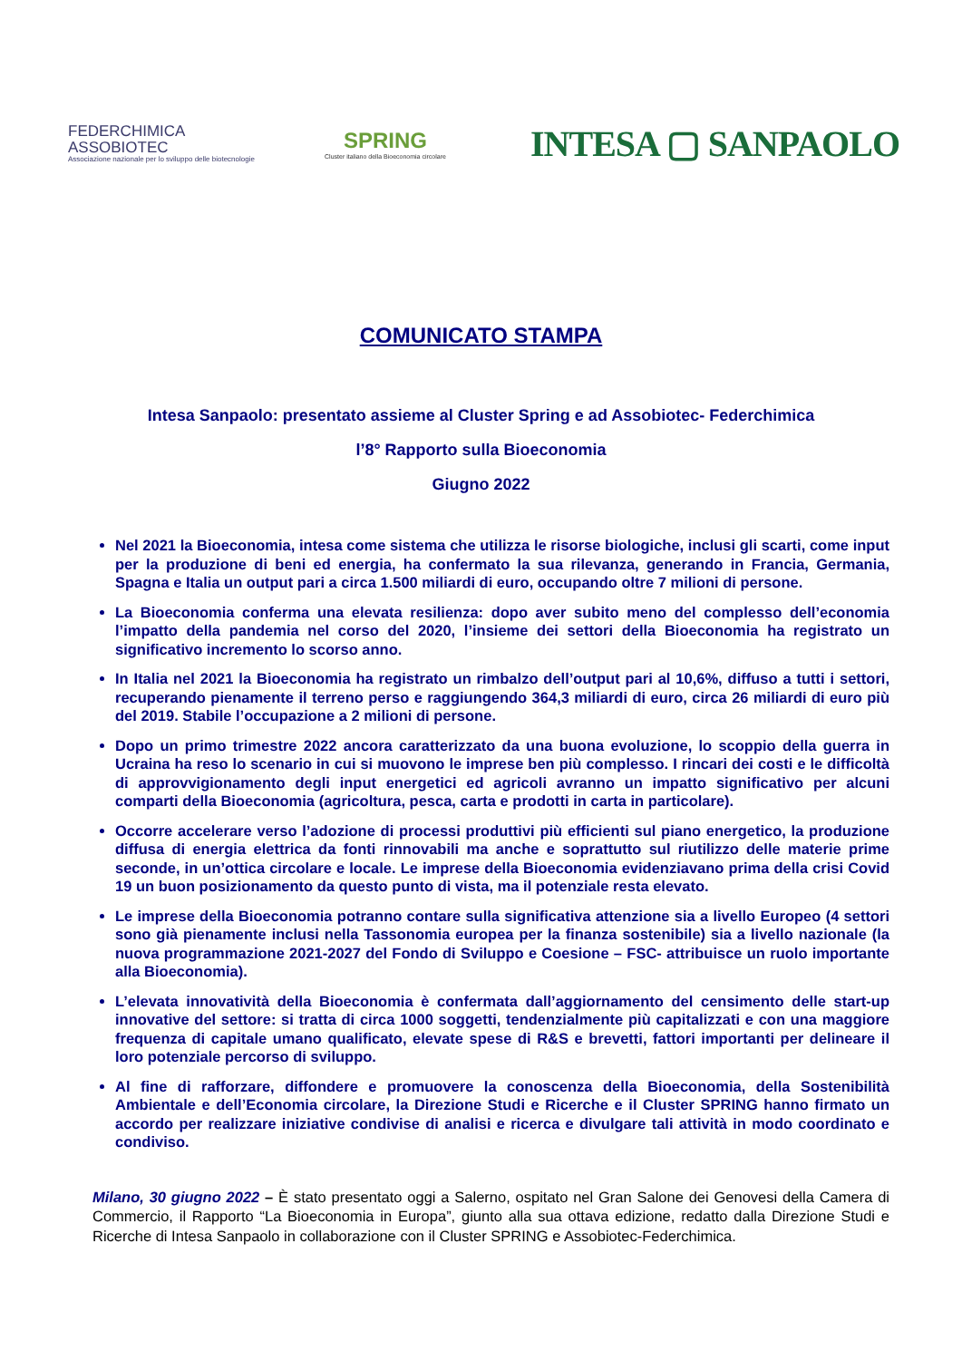FEDERCHIMICA
ASSOBIOTEC
Associazione nazionale per lo sviluppo delle biotecnologie
SPRING
Cluster italiano della Bioeconomia circolare
INTESA ▢ SANPAOLO
COMUNICATO STAMPA
Intesa Sanpaolo: presentato assieme al Cluster Spring e ad Assobiotec- Federchimica
l’8° Rapporto sulla Bioeconomia
Giugno 2022
Nel 2021 la Bioeconomia, intesa come sistema che utilizza le risorse biologiche, inclusi gli scarti, come input per la produzione di beni ed energia, ha confermato la sua rilevanza, generando in Francia, Germania, Spagna e Italia un output pari a circa 1.500 miliardi di euro, occupando oltre 7 milioni di persone.
La Bioeconomia conferma una elevata resilienza: dopo aver subito meno del complesso dell’economia l’impatto della pandemia nel corso del 2020, l’insieme dei settori della Bioeconomia ha registrato un significativo incremento lo scorso anno.
In Italia nel 2021 la Bioeconomia ha registrato un rimbalzo dell’output pari al 10,6%, diffuso a tutti i settori, recuperando pienamente il terreno perso e raggiungendo 364,3 miliardi di euro, circa 26 miliardi di euro più del 2019. Stabile l’occupazione a 2 milioni di persone.
Dopo un primo trimestre 2022 ancora caratterizzato da una buona evoluzione, lo scoppio della guerra in Ucraina ha reso lo scenario in cui si muovono le imprese ben più complesso. I rincari dei costi e le difficoltà di approvvigionamento degli input energetici ed agricoli avranno un impatto significativo per alcuni comparti della Bioeconomia (agricoltura, pesca, carta e prodotti in carta in particolare).
Occorre accelerare verso l’adozione di processi produttivi più efficienti sul piano energetico, la produzione diffusa di energia elettrica da fonti rinnovabili ma anche e soprattutto sul riutilizzo delle materie prime seconde, in un’ottica circolare e locale. Le imprese della Bioeconomia evidenziavano prima della crisi Covid 19 un buon posizionamento da questo punto di vista, ma il potenziale resta elevato.
Le imprese della Bioeconomia potranno contare sulla significativa attenzione sia a livello Europeo (4 settori sono già pienamente inclusi nella Tassonomia europea per la finanza sostenibile) sia a livello nazionale (la nuova programmazione 2021-2027 del Fondo di Sviluppo e Coesione – FSC- attribuisce un ruolo importante alla Bioeconomia).
L’elevata innovatività della Bioeconomia è confermata dall’aggiornamento del censimento delle start-up innovative del settore: si tratta di circa 1000 soggetti, tendenzialmente più capitalizzati e con una maggiore frequenza di capitale umano qualificato, elevate spese di R&S e brevetti, fattori importanti per delineare il loro potenziale percorso di sviluppo.
Al fine di rafforzare, diffondere e promuovere la conoscenza della Bioeconomia, della Sostenibilità Ambientale e dell’Economia circolare, la Direzione Studi e Ricerche e il Cluster SPRING hanno firmato un accordo per realizzare iniziative condivise di analisi e ricerca e divulgare tali attività in modo coordinato e condiviso.
Milano, 30 giugno 2022 – È stato presentato oggi a Salerno, ospitato nel Gran Salone dei Genovesi della Camera di Commercio, il Rapporto “La Bioeconomia in Europa”, giunto alla sua ottava edizione, redatto dalla Direzione Studi e Ricerche di Intesa Sanpaolo in collaborazione con il Cluster SPRING e Assobiotec-Federchimica.